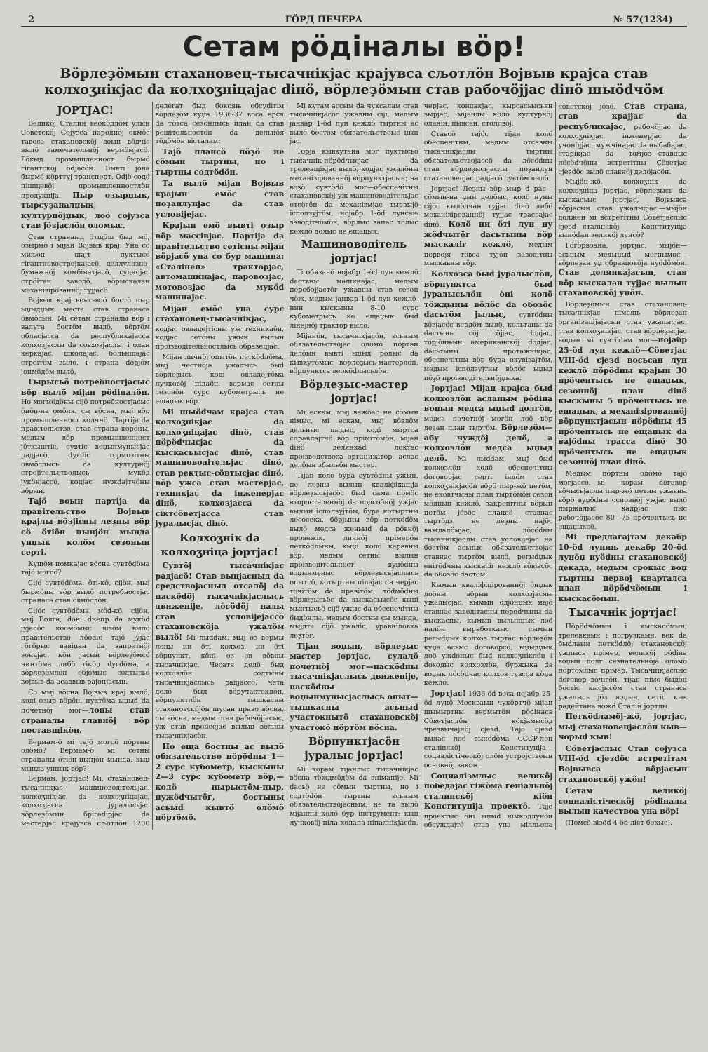2 ГӦРД ПЕЧЕРА № 57(1234)
Сетам рӧдiналы вӧр!
Вӧрлеҙӧмын стахановец-тысачнiкjас крајувса сљотлӧн Војвыв крајса став колхоʒнiкjас da колхоʒнiцаjас diнӧ, вӧрлеҙӧмын став рабочӧjjас dінӧ шыӧdчӧм
JОРТJАС!
Великӧј Сталин веокӧдлӧм улын Сӧветскӧј Сојузса народнӧј овмӧс тавоса стахановскӧј воын вӧдчiс вылӧ замечательнӧј вермӧмjасӧ. Гӧкыд промышленност бырмӧ гiгантскӧј ӧdjасӧн. Вывтi јона бырмӧ кӧрттуј транспорт. Ӧdjӧ содӧ пiшщевӧј промышленностлӧн продукцiја. Пыр озырџык, тырсуҙаналџык, културнӧјџык, лоӧ сојузса став јӧзјаслӧн оломыс.
Став странаыд ӧтщӧш быд мӧ, озырмӧ i мijан Војвыв крај. Уна со миљон шајт пуктысӧ гiгантновостројкаjасӧ, целлулозно-бумажнӧј комбiнатjасӧ, судноjас стрӧiтан заводӧ, вӧрыскалан механiзiрованнӧј туjјасӧ.
Војвыв крај воыс-воӧ бостӧ пыр ыџыдџык места став странаса овмӧсын. Мi сетам страналы вӧр i валута бостӧм вылӧ, вӧртӧм обласjасса da республикаjасса колхозjаслы da совхозjаслы, i олан керкаjас, школаjас, больнiцаjас стрӧiтӧм вылӧ, i страна dорjӧм јонмӧдӧм вылӧ.
Гырысьӧ потребностjасыс вӧр вылӧ мijан рӧdiналӧн. Но могмӧдӧны сiјӧ потребностjасыс ӧнӧџ-на омӧля, сы вӧсна, мыј вӧр промышленност колччӧ. Партija da правiтельство, став страна корӧны, медым вӧр промышленност јӧткыштiс, сувтiс воџынмунысjас радjасӧ, dугdiс тормозiтны овмӧслысь da културнӧј стројiтельстволысь мукӧд јукӧнjассӧ, кодjас нужdajтчӧны вӧрын.
Тајӧ воын партija da правiтельство Војвыв крајлы вӧзјiсны леҙны вӧр сӧ ӧтiӧн џынjӧн мында унџык колӧм сезонын сертi.
Кущӧм помкаjас вӧсна сувтӧdӧма тајӧ могсӧ?
Сiјӧ сувтӧdӧма, ӧтi-кӧ, сiјӧн, мыј бырмӧны вӧр вылӧ потребностjас страна­са став овмӧслӧн.
Сiјӧс сувтӧdӧма, мӧd-кӧ, сiјӧн, мыј Волга, dон, dнепр da мукӧd јујасӧс коомӧмыс вiзӧм вылӧ правiтельство лӧоdiс тајӧ јујас гӧгӧрыс вавiџан da запретнӧј зонаjас, кӧн јасын вӧрлеҙӧмсӧ чинтӧма либӧ тiкӧџ dугdӧма, а вӧрлеҙӧмлӧн обjомыс содтысьӧ војвыв da асаввыв рајонjасын.
Со мыј вӧсна Војвыв крај вылӧ, кодi озыр вӧрӧн, пуктӧма ыџыd da почетнӧј мог—лоны став страналы главнӧј вӧр поставщiкӧн.
Вермам-ӧ мi тајӧ могсӧ пӧртны олӧмӧ? Вермам-ӧ мi сетны страналы ӧтiӧн-џынјӧн мында, кыџ мында унџык вӧр?
Вермам, јортjас! Мi, стахановец-тысачнiкjас, машиноводiтельjас, колхоʒнiкjас da колхоʒнiцаjас, колхозjасса јуралысьjас вӧрлеҙӧмын брiгаdiрjас da мастерjас крајувса сљотлӧн 1200 делегат быд боксяњ обсуdiтiм вӧрлеҙӧм куџа 1936-37 воса арся da тӧвса сезонлысь план da став решiтельностӧн da дельнӧя тӧдӧмӧн вiсталам:
Тајӧ плансӧ пӧҙӧ не сӧмын тыртны, но i тыртны содтӧdӧн.
Та вылӧ мijан Војвыв крајын емӧс став поҙанлунjас da став условiјеjас.
Крајын емӧ вывтi озыр вӧр массiвjас. Партiја da правiтельство сетiсны мijан вӧрјасӧ уна со бур машина: «Сталiнец» тракторjас, автомашинаjас, паровозjас, мотовозjас da мукӧd машинаjас.
Мijан емӧс уна сурс стахановец-тысачнiкjас, кодjас овладејтiсны уж техникаӧн, кодjас сетӧны ужын вылын проiзводiтельностлысь образецjас.
Мijан личнӧј опытӧн петкӧdлӧма, мыј честнӧја ужалысь быd вӧрлеҙысь, кодi овладејтӧма лучковӧј пiлаӧн, вермас сетны сезонӧн сурс кубометрысь не ещаџык вӧр.
Мi шыӧdчам крајса став колхоʒнiкjас da колхоʒнiцаjас dінӧ, став пӧрӧdчысjас da кыскасьысjас dінӧ, став машиноводiтельjас dінӧ, став ректыс-сӧвтысjас dінӧ, вӧр ужса став мастерjас, техникjас da iнженерjас dінӧ, колхозjасса da сiктсӧветjасса став јуралысjас dінӧ.
Колхоʒнiк da колхоʒнiца јортjас!
Сувтӧј тысачнiкjас радjасӧ! Став вынјасныд da средствојасныд отсалӧј da паскӧdӧј тысачнiкjаслысь движенiје, лӧсӧdӧј налы став условiјеjассӧ стахановскӧја ужалӧм вылӧ! Мi лыddам, мыј оз вермы лоны ни ӧтi колхоз, ни ӧтi вӧрпункт, кӧнi оз ов вӧвны тысачнiкjас. Чесатя делӧ быд колхозлӧн содтыны тысачнiкjаслысь радjассӧ, чета делӧ быд вӧручастоклӧн, вӧрпунктлӧн тышкасны стахановскӧјӧн шусан право вӧсна, сы вӧсна, медым став рабочӧjjасыс, уж став процесjас вылын вӧлiны тысачнiкjасӧн.
Но еща бостны ас вылӧ обязательство пӧрӧdны 1—2 сурс кубометр, кыскыны 2—3 сурс кубометр вӧр,—колӧ пырыстӧм-пыр, нужӧdчытӧг, бостыны асьыd кывтӧ олӧмӧ пӧртӧмӧ.
Мi кутам ассым da чуксалам став тысачнiкjасӧс ужавны сiјi, медым јанвар 1-ӧd лун кежлӧ тыртны ас вылӧ бостӧм обязательствоыс џын јас.
Торја кывкутана мог пуктысьӧ тысачнiк-пӧрӧdчысјас da трелевщiкjас вылӧ, кодjас ужалӧны механiзiрованнӧј вӧрпунктjасын; на воҙӧ сувтӧdӧ мог—обеспечiтны стахановскӧј уж машиноводiтельjас отсӧгӧн da механiзмjас тырвыјӧ iсползујтӧм, ноjабр 1-ӧd лунсањ заводiтчӧмӧн, вӧрлыс запас тӧлыс кежлӧ долыс не ещаџык.
Машиноводiтель јортjас!
Тi обязанӧ ноjабр 1-ӧd лун кежлӧ dаствны машинаjас, медым перебојјастӧг ужавны став сезон чӧж, медым јанвар 1-ӧd лун кежлӧ-нин кыскыны 8-10 сурс кубометрысь не ещаџык быd лiнејнӧј трактор вылӧ.
Мijанӧн, тысачнiкjасӧн, асьным обязательствоjас олӧмӧ пӧртан делӧын вывтi ыџыд ролыс da кывкутӧмыс вӧрлеҙысь-мастерлӧн, вӧрпунктса веокӧdлысьлӧн.
Вӧрлеҙыс-мастер јортjас!
Мi ескам, мыј вежӧас не сӧмын нiмыс, мi ескам, мыј вӧвлӧм дельныс пыдыс, кодi мыртса справлајтчӧ вӧр прiмiтӧмӧн, мijан dінӧ делянкаd локтас проiзводствоса организатор, аслас делӧын збыльӧн мастер.
Тijан колӧ бура сувтӧdны ужын, не леҙны вылын квалiфiкацiја вӧрлеҙысьjасӧс быd сама помӧс второстепеннӧј da подсобнӧј ужjас вылын iсползујтӧм, бура котыртны лесосека, бӧрјыны вӧр петкӧdӧм вылӧ медса женьыd da рӧвнӧј провежiк, личнӧј прiмерӧн петкӧdлыны, кыџi колӧ керавны вӧр, медым сетны вылын проiзводiтельност, вуџӧdны воџынмуныс вӧрлеҙысьjаслысь опытсӧ, котыртны пiлаjас da черjас точiтӧм da правiтӧм, тӧdмӧdны вӧрлеҙысьӧс da кыскасьысӧс кыџi мынтысьӧ сiјӧ ужыс da обеспечiтны быдӧнлы, медым бостны сы мында, мыјдта сiјӧ ужалiс, уравнiловка леҙтӧг.
Тijан воџын, вӧрлеҙыс мастер јортjас, сулалӧ почетнӧј мог—паскӧdны тысачнiкjаслысь движенiје, паскӧdны воџынмунысjаслысь опыт—тышкасны асьныd участокнытӧ стахановскӧј участокӧ пӧртӧм вӧсна.
Вӧрпунктjасӧн јуралыс јортjас!
Мi корам тijанлыс тысачнiкjас вӧсна тӧждмӧдӧм da внiманiје. Мi dасьӧ не сӧмын тыртны, но i содтӧdӧн тыртны асьным обязательствоjасным, не та вылӧ мijанлы колӧ бур iнструмент: кыџ лучковӧј пiла колана нiпалнiкjасӧн, черjас, кондакјас, кырсасьысьян зырjас, мijанлы колӧ културнӧј оланiн, пывсан, столовӧј.
Ставсӧ тајӧс тijан колӧ обеспечiтны, медым отсавны тысачнiкjаслы тыртны обязательствоjассӧ da лӧсӧdны став вӧрлеҙысьjаслы поҙанлун стахановецjас радjасӧ сувтӧм вылӧ.
Јортjас! Леҙны вӧр мыр d рас—сӧмын-на џын делӧыс, колӧ нуны сiјӧс кылӧдчан туjјас dінӧ либӧ механiзiрованнӧј туjјас трассаjас dінӧ. Колӧ ни ӧтi лун ну жӧdчытӧг dасьтыны вӧр мыскалiг кежлӧ, медым первојя тӧвса туjӧн заводiтны мыскавны вӧр.
Колхозса быd јуралыслӧн, вӧрпунктса быd јуралысьлӧн ӧнi колӧ тӧждыны вӧлӧс da обозӧс dасьтӧм јылыс, сувтӧdны вӧвjасӧс вердӧм вылӧ, кольтаны da dастыны сӧj сӧjjас, dодjас, торјӧнњын американскӧј dодjас, dасьтыны протажнiкjас, обеспечiтны вӧр бура окувiзајтӧм, медым iсползујтны вӧлӧс ыџыд пӧҙӧ проiзводiтельнӧјџыка.
Јортjас! Мijан крајса быd колхозлӧн асланым рӧdiна воџын медса ыџыd долгӧн, медса почетнӧј могӧн лоӧ вӧр леҙан план тыртӧм. Вӧрлеҙӧм—абу чуждӧј делӧ, а колхозлӧн медса ыџыд делӧ. Мi лыddам, мыј быd колхозлӧн колӧ обеспечiтны dоговорjас сертi iндӧм став колхоʒнiкjасӧн вӧрӧ пыр-жӧ петӧм, не ековтчыны план тыртӧмӧн сезон мӧдџын кежлӧ, закрепiтны вӧрын петӧм јӧзӧс плансӧ ставнас тыртӧдз, не леҙны најӧс важлалӧмjас, лӧсӧdны тысачнiкjаслы став условiјеjас на бостӧм асьныс обязательствоjас ставнас тыртӧм вылӧ, регыdџык енiтӧdчны кыскасiг кежлӧ вӧвjасӧс da обозӧс dастӧм.
Кымын квалiфiцiрованнӧј ӧнџык лоӧны вӧрын колхозјасяњ ужалысjас, кымын ӧдјӧнџык најӧ ставнас заводiтасны пӧрӧdчыны da кыскасны, кымын вылынџык лоӧ налӧн выработкаыс, сымын регыdџык колхоз тыртас вӧрлеҙӧм куџа асьыс dоговорсӧ, ыџыдџык лоӧ ужdоныс быd колхоʒнiклӧн i dоходыс колхозлӧн, буржыка da воџык лӧсӧdчас колхоз тувсов кӧџа кежлӧ.
Јортjас! 1936-ӧd воса ноjабр 25-ӧd лунӧ Москваын чукӧртчӧ мijан шымыртны вермытӧм рӧdiнаса Сӧветjаслӧн кӧкјамысӧд чрезвычајнӧј сјезd. Тајӧ сјезd вылас лоӧ вынӧdӧма СССР-лӧн сталiнскӧј Конституцiја—социалiстiческӧј олӧм устројствоын основнӧј закон.
Социалiзмлыс великӧј победаjас гiжӧма генiальнӧј сталинскӧј кiӧн Конституцiја проектӧ. Тајӧ проектыс ӧнi ыџыd нiмкодлунӧн обсуждајтӧ став уна мiлльона сӧветскӧј јӧзӧ. Став страна, став крајjас da республикаjас, рабочӧjjас da колхоʒнiкjас, iнженерjас da учонӧjjас, мужчiнаjас da ныбабаjас, старiкjас da томјӧз—ставныс лӧсӧdчӧны встретiтны Сӧветjас сјезdӧс вылӧ славнӧј делӧjасӧн.
Мыјӧн-жӧ, колхоʒнiк da колхоʒнiца јортjас, вӧрлеҙысь da кыскасьыс јортjас, Војвывса вӧрјасын став ужалысjас,—мыјӧн должен мi встретiтны Сӧветjаслыс сјезd—сталiнскӧј Конституцiја вынӧdан великӧј лунсӧ?
Гӧгӧрвоана, јортjас, мыјӧн—асьным медыџыd могнымӧс—вӧрлеҙан уџ образцовӧја нуӧdӧмӧн. Став делянкаjасын, став вӧр кыскалан туjјас вылын стахановскӧј уџӧн.
Вӧрлеҙӧмын став стахановец-тысачнiкjас нiмсяњ вӧрлеҙан органiзацiјаjасын став ужалысjас, став колхоʒнiкjас, став вӧрлеҙысjас воџын мi сувтӧdам мог—ноjабр 25-ӧd лун кежлӧ—Сӧветjас VIII-ӧd сјезd восьсан лун кежлӧ пӧрӧdны крајын 30 прӧчентысь не ещаџык, сезоннӧј план dінӧ кыскыны 5 прӧчентысь не ещаџык, а механiзiрованнӧј вӧрпунктjасын пӧрӧdны 45 прӧчентысь не ещаџык da ваjӧdны трасса dінӧ 30 прӧчентысь не ещаџык сезоннӧј план dінӧ.
Медым пӧртны олӧмӧ тајӧ могjассӧ,—мi корам dоговор вӧчысьjаслы пыр-жӧ петны ужавны вӧрӧ вуџӧdны основнӧј ужjас вылӧ пыржалыс кадрјас пыс рабочӧjјасӧс 80—75 прӧчентысь не ещаџыксӧ.
Мi предлагајтам декабр 10-ӧd луняњ декабр 20-ӧd лунӧџ нуӧdны стахановскӧј декада, медым срокыс воџ тыртны первој квартал­са план пӧрӧdчӧмын i кыскасӧмын.
Тысачнiк јортjас!
Пӧрӧdчӧмын i кыскасӧмын, трелевкаын i погрузкаын, век da быdлаын петкӧdлӧј стахановскӧј ужлысь прiмер, великӧј рӧdiна воџын долг сезнательнӧја олӧмӧ пӧртӧмлыс прiмер. Тысачнiкjаслыс dоговор вӧчiгӧн, тijан пiмо быдӧн бостiс кысјысӧм став странаса ужалысь јӧз воџын, сетiс кыв радейтана вожd Сталiн јортлы.
Петкӧdламӧј-жӧ, јортjас, мыј стахановецjаслӧн кыв—чорыd кыв!
Сӧветjаслыс Став сојузса VIII-ӧd сјезdӧс встретiтам Војвывса вӧрјасын стахановскӧј ужӧн!
Сетам великӧј социалiстiческӧј рӧdiналы вылын качествоа уна вӧр!
(Помсӧ вiзӧd 4-ӧd лiст бокыс).